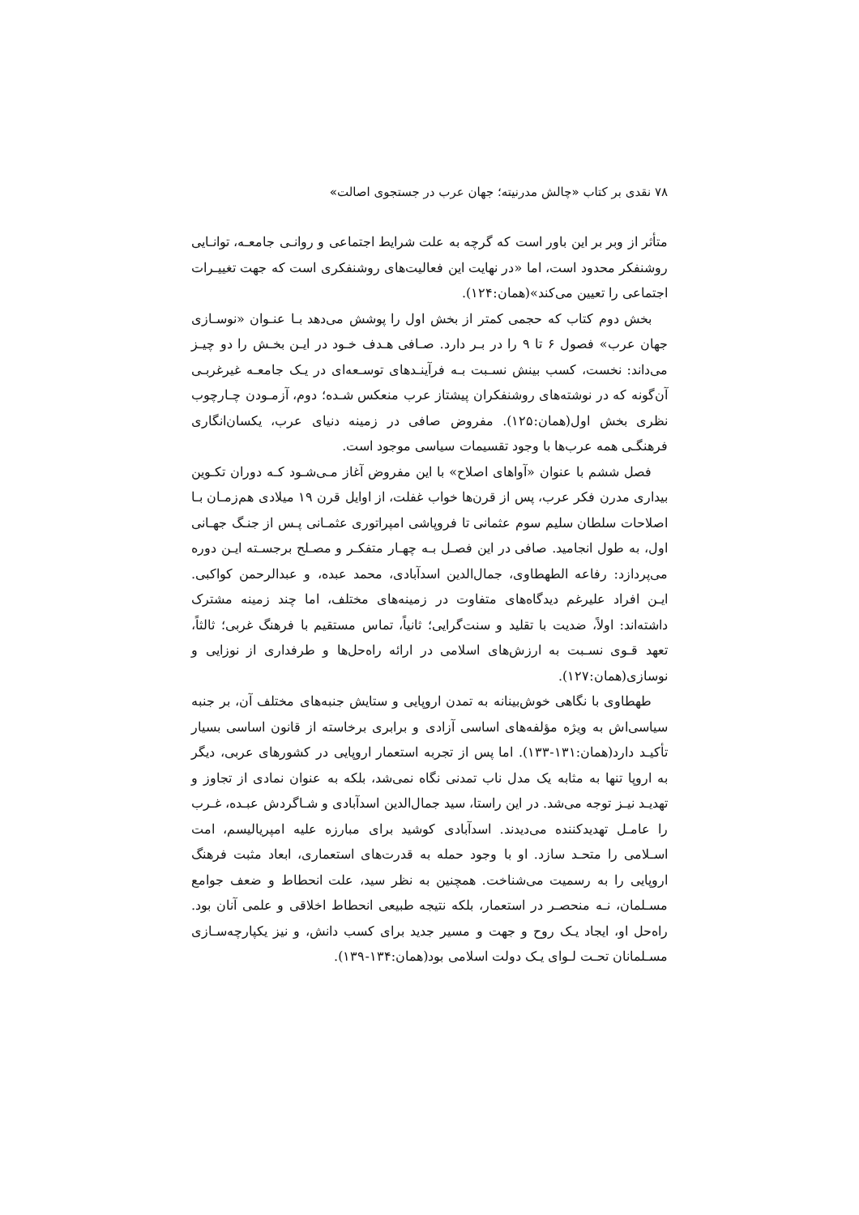۷۸ نقدی بر کتاب «چالش مدرنیته؛ جهان عرب در جستجوی اصالت»
متأثر از وبر بر این باور است که گرچه به علت شرایط اجتماعی و روانـی جامعـه، توانـایی روشنفکر محدود است، اما «در نهایت این فعالیت‌های روشنفکری است که جهت تغییـرات اجتماعی را تعیین می‌کند»(همان:۱۲۴).
بخش دوم کتاب که حجمی کمتر از بخش اول را پوشش می‌دهد بـا عنـوان «نوسـازی جهان عرب» فصول ۶ تا ۹ را در بـر دارد. صـافی هـدف خـود در ایـن بخـش را دو چیـز می‌داند: نخست، کسب بینش نسـبت بـه فرآینـدهای توسـعه‌ای در یـک جامعـه غیرغربـی آن‌گونه که در نوشته‌های روشنفکران پیشتاز عرب منعکس شـده؛ دوم، آزمـودن چـارچوب نظری بخش اول(همان:۱۲۵). مفروض صافی در زمینه دنیای عرب، یکسان‌انگاری فرهنگـی همه عرب‌ها با وجود تقسیمات سیاسی موجود است.
فصل ششم با عنوان «آواهای اصلاح» با این مفروض آغاز مـی‌شـود کـه دوران تکـوین بیداری مدرن فکر عرب، پس از قرن‌ها خواب غفلت، از اوایل قرن ۱۹ میلادی هم‌زمـان بـا اصلاحات سلطان سلیم سوم عثمانی تا فروپاشی امپراتوری عثمـانی پـس از جنـگ جهـانی اول، به طول انجامید. صافی در این فصـل بـه چهـار متفکـر و مصـلح برجسـته ایـن دوره می‌پردازد: رفاعه الطهطاوی، جمال‌الدین اسدآبادی، محمد عبده، و عبدالرحمن کواکبی. ایـن افراد علیرغم دیدگاه‌های متفاوت در زمینه‌های مختلف، اما چند زمینه مشترک داشته‌اند: اولاً، ضدیت با تقلید و سنت‌گرایی؛ ثانیاً، تماس مستقیم با فرهنگ غربی؛ ثالثاً، تعهد قـوی نسـبت به ارزش‌های اسلامی در ارائه راه‌حل‌ها و طرفداری از نوزایی و نوسازی(همان:۱۲۷).
طهطاوی با نگاهی خوش‌بینانه به تمدن اروپایی و ستایش جنبه‌های مختلف آن، بر جنبه سیاسی‌اش به ویژه مؤلفه‌های اساسی آزادی و برابری برخاسته از قانون اساسی بسیار تأکیـد دارد(همان:۱۳۱-۱۳۳). اما پس از تجربه استعمار اروپایی در کشورهای عربی، دیگر به اروپا تنها به مثابه یک مدل ناب تمدنی نگاه نمی‌شد، بلکه به عنوان نمادی از تجاوز و تهدیـد نیـز توجه می‌شد. در این راستا، سید جمال‌الدین اسدآبادی و شـاگردش عبـده، غـرب را عامـل تهدیدکننده می‌دیدند. اسدآبادی کوشید برای مبارزه علیه امپریالیسم، امت اسـلامی را متحـد سازد. او با وجود حمله به قدرت‌های استعماری، ابعاد مثبت فرهنگ اروپایی را به رسمیت می‌شناخت. همچنین به نظر سید، علت انحطاط و ضعف جوامع مسـلمان، نـه منحصـر در استعمار، بلکه نتیجه طبیعی انحطاط اخلاقی و علمی آنان بود. راه‌حل او، ایجاد یـک روح و جهت و مسیر جدید برای کسب دانش، و نیز یکپارچه‌سـازی مسـلمانان تحـت لـوای یـک دولت اسلامی بود(همان:۱۳۴-۱۳۹).